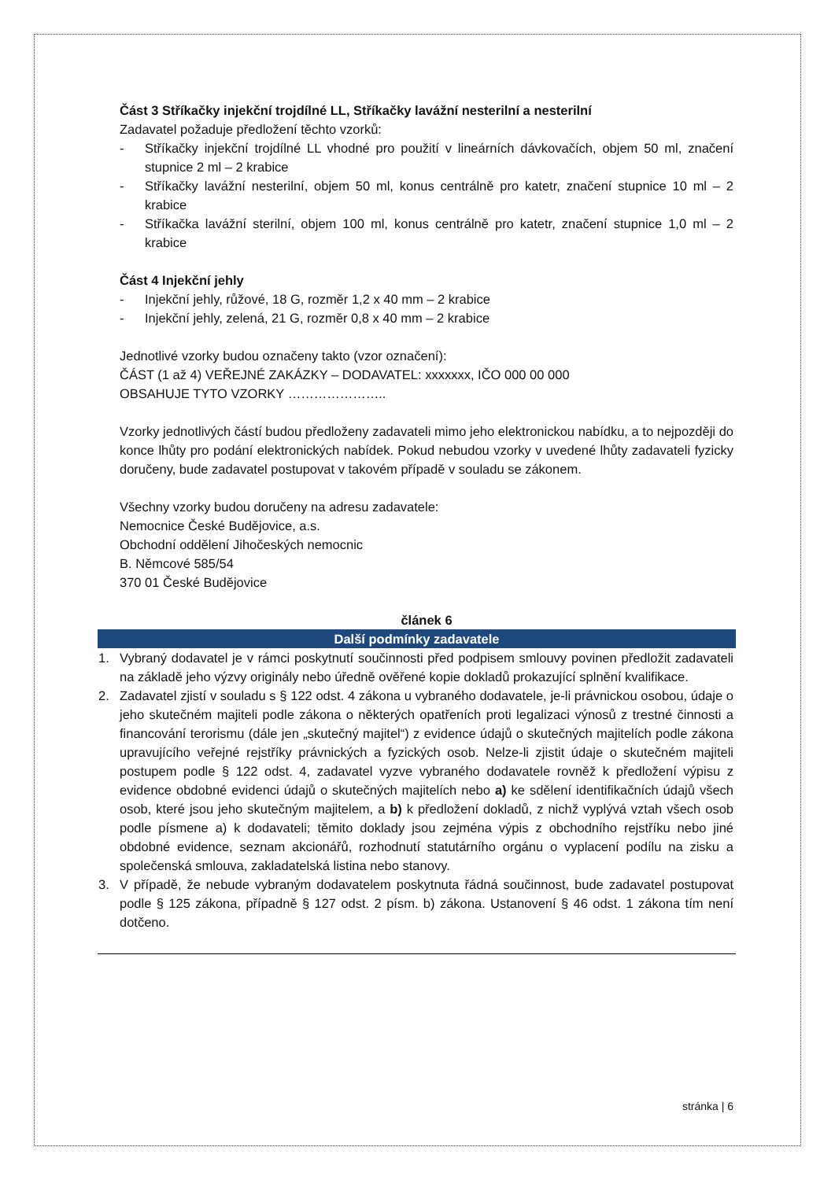Část 3 Stříkačky injekční trojdílné LL, Stříkačky lavážní nesterilní a nesterilní
Zadavatel požaduje předložení těchto vzorků:
- Stříkačky injekční trojdílné LL vhodné pro použití v lineárních dávkovačích, objem 50 ml, značení stupnice 2 ml – 2 krabice
- Stříkačky lavážní nesterilní, objem 50 ml, konus centrálně pro katetr, značení stupnice 10 ml – 2 krabice
- Stříkačka lavážní sterilní, objem 100 ml, konus centrálně pro katetr, značení stupnice 1,0 ml – 2 krabice
Část 4 Injekční jehly
- Injekční jehly, růžové, 18 G, rozměr 1,2 x 40 mm – 2 krabice
- Injekční jehly, zelená, 21 G, rozměr 0,8 x 40 mm – 2 krabice
Jednotlivé vzorky budou označeny takto (vzor označení):
ČÁST (1 až 4) VEŘEJNÉ ZAKÁZKY – DODAVATEL: xxxxxxx, IČO 000 00 000
OBSAHUJE TYTO VZORKY …………………..
Vzorky jednotlivých částí budou předloženy zadavateli mimo jeho elektronickou nabídku, a to nejpozději do konce lhůty pro podání elektronických nabídek. Pokud nebudou vzorky v uvedené lhůty zadavateli fyzicky doručeny, bude zadavatel postupovat v takovém případě v souladu se zákonem.
Všechny vzorky budou doručeny na adresu zadavatele:
Nemocnice České Budějovice, a.s.
Obchodní oddělení Jihočeských nemocnic
B. Němcové 585/54
370 01 České Budějovice
článek 6
Další podmínky zadavatele
1. Vybraný dodavatel je v rámci poskytnutí součinnosti před podpisem smlouvy povinen předložit zadavateli na základě jeho výzvy originály nebo úředně ověřené kopie dokladů prokazující splnění kvalifikace.
2. Zadavatel zjistí v souladu s § 122 odst. 4 zákona u vybraného dodavatele, je-li právnickou osobou, údaje o jeho skutečném majiteli podle zákona o některých opatřeních proti legalizaci výnosů z trestné činnosti a financování terorismu (dále jen „skutečný majitel“) z evidence údajů o skutečných majitelích podle zákona upravujícího veřejné rejstříky právnických a fyzických osob. Nelze-li zjistit údaje o skutečném majiteli postupem podle § 122 odst. 4, zadavatel vyzve vybraného dodavatele rovněž k předložení výpisu z evidence obdobné evidenci údajů o skutečných majitelích nebo a) ke sdělení identifikačních údajů všech osob, které jsou jeho skutečným majitelem, a b) k předložení dokladů, z nichž vyplývá vztah všech osob podle písmene a) k dodavateli; těmito doklady jsou zejména výpis z obchodního rejstříku nebo jiné obdobné evidence, seznam akcionářů, rozhodnutí statutárního orgánu o vyplacení podílu na zisku a společenská smlouva, zakladatelská listina nebo stanovy.
3. V případě, že nebude vybraným dodavatelem poskytnuta řádná součinnost, bude zadavatel postupovat podle § 125 zákona, případně § 127 odst. 2 písm. b) zákona. Ustanovení § 46 odst. 1 zákona tím není dotčeno.
stránka | 6